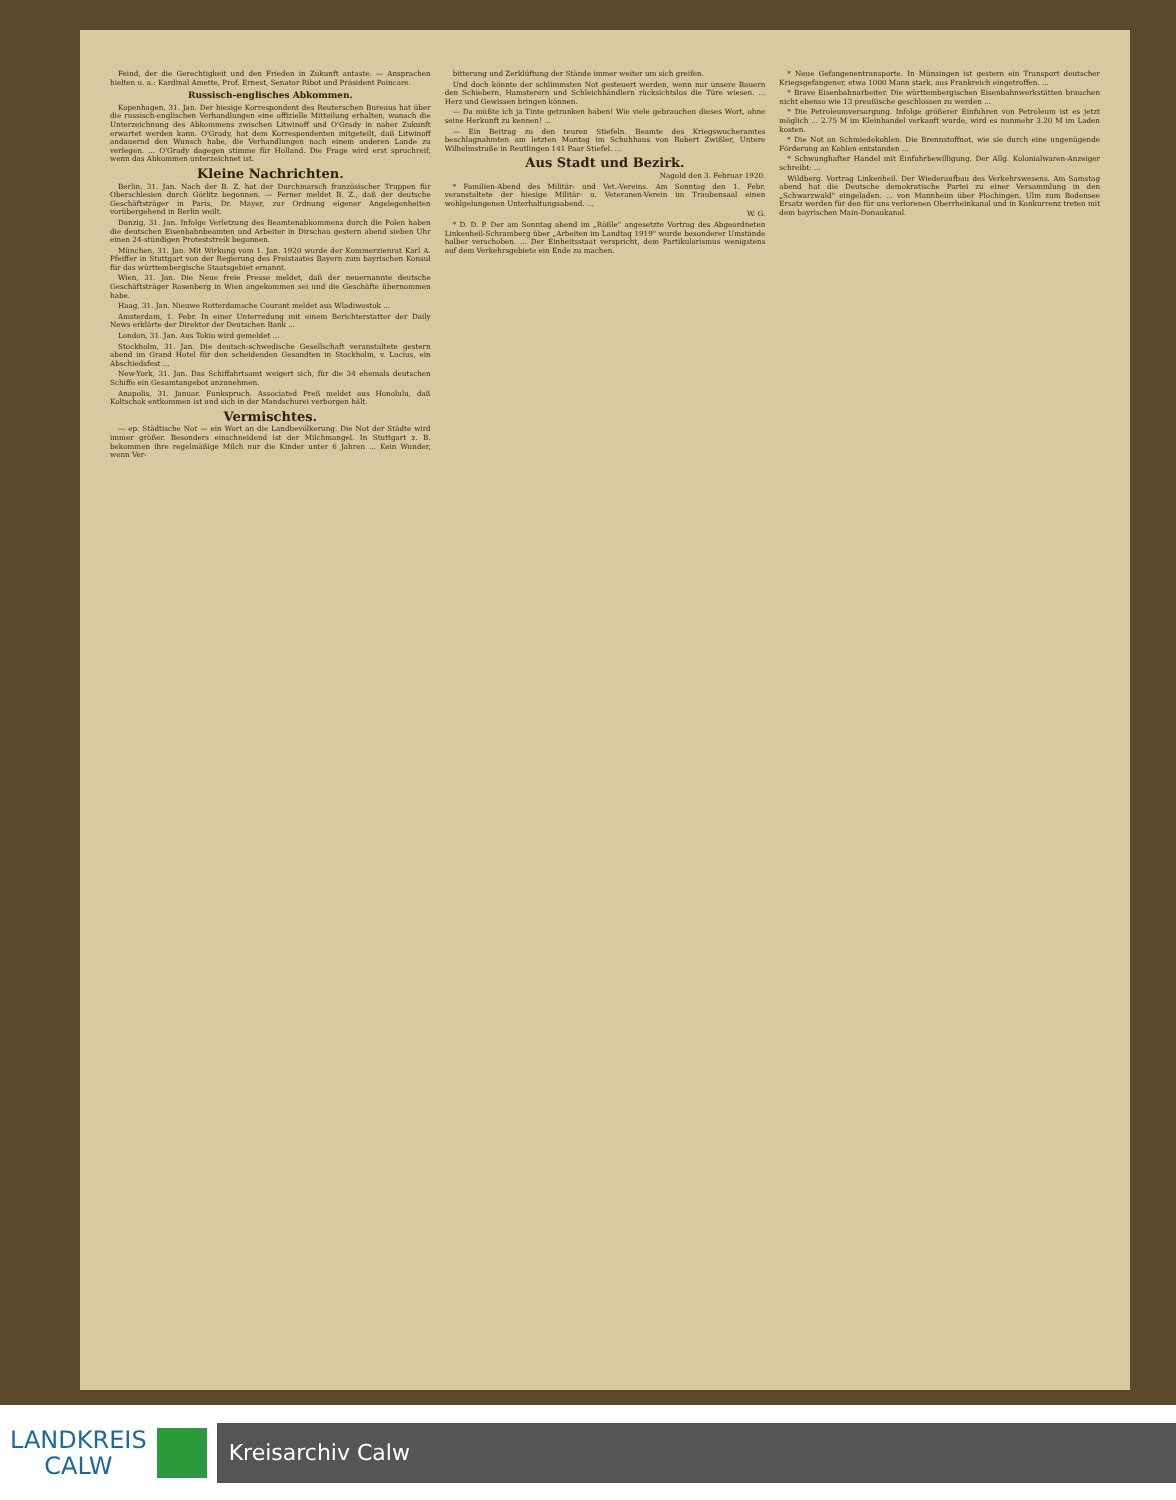Feind, der die Gerechtigkeit und den Frieden in Zukunft antaste. — Ansprachen hielten u. a.: Kardinal Amette, Prof. Ernest, Senator Ribot und Präsident Poincare.
Russisch-englisches Abkommen.
Kopenhagen, 31. Jan. Der hiesige Korrespondent des Reuterschen Bureaus hat über die russisch-englischen Verhandlungen eine offizielle Mitteilung erhalten, wonach die Unterzeichnung des Abkommens zwischen Litwinoff und O'Grady in naher Zukunft erwartet werden kann. O'Grady, hat dem Korrespondenten mitgeteilt, daß Litwinoff andauernd den Wunsch habe, die Verhandlungen nach einem anderen Lande zu verlegen. ... O'Grady dagegen stimme für Holland. Die Frage wird erst spruchreif, wenn das Abkommen unterzeichnet ist.
Kleine Nachrichten.
Berlin, 31. Jan. Nach der B. Z. hat der Durchmarsch französischer Truppen für Oberschlesien durch Görlitz begonnen. — Ferner meldet B. Z., daß der deutsche Geschäftsträger in Paris, Dr. Mayer, zur Ordnung eigener Angelegenheiten vorübergehend in Berlin weilt.
Danzig, 31. Jan. Infolge Verletzung des Beamtenabkommens durch die Polen haben die deutschen Eisenbahnbeamten und Arbeiter in Dirschau gestern abend sieben Uhr einen 24-stündigen Proteststreik begonnen.
München, 31. Jan. Mit Wirkung vom 1. Jan. 1920 wurde der Kommerzienrat Karl A. Pfeiffer in Stuttgart von der Regierung des Freistaates Bayern zum bayrischen Konsul für das württembergische Staatsgebiet ernannt.
Wien, 31. Jan. Die Neue freie Presse meldet, daß der neuernannte deutsche Geschäftsträger Rosenberg in Wien angekommen sei und die Geschäfte übernommen habe.
Haag, 31. Jan. Nieuwe Rotterdamsche Courant meldet aus Wladiwostok ...
Amsterdam, 1. Febr. In einer Unterredung mit einem Berichterstatter der Daily News erklärte der Direktor der Deutschen Bank ...
London, 31. Jan. Aus Tokio wird gemeldet ...
Stockholm, 31. Jan. Die deutsch-schwedische Gesellschaft veranstaltete gestern abend im Grand Hotel für den scheidenden Gesandten in Stockholm, v. Lucius, ein Abschiedsfest ...
New-York, 31. Jan. Das Schiffahrtsamt weigert sich, für die 34 ehemals deutschen Schiffe ein Gesamtangebot anzunehmen.
Anapolis, 31. Januar. Funkspruch. Associated Preß meldet aus Honolulu, daß Koltschak entkommen ist und sich in der Mandschurei verborgen hält.
Vermischtes.
— ep. Städtische Not — ein Wort an die Landbevölkerung. Die Not der Städte wird immer größer. Besonders einschneidend ist der Milchmangel. In Stuttgart z. B. bekommen ihre regelmäßige Milch nur die Kinder unter 6 Jahren ... Kein Wunder, wenn Ver-
bitterung und Zerklüftung der Stände immer weiter um sich greifen.
Und doch könnte der schlimmsten Not gesteuert werden, wenn nur unsere Bauern den Schiebern, Hamsterern und Schleichhändlern rücksichtslos die Türe wiesen. ... Herz und Gewissen bringen können.
— Da müßte ich ja Tinte getrunken haben! Wie viele gebrauchen dieses Wort, ohne seine Herkunft zu kennen! ...
— Ein Beitrag zu den teuren Stiefeln. Beamte des Kriegswucheramtes beschlagnahmten am letzten Montag im Schuhhaus von Robert Zwißler, Untere Wilhelmstraße in Reutlingen 141 Paar Stiefel. ...
Aus Stadt und Bezirk.
Nagold den 3. Februar 1920.
* Familien-Abend des Militär- und Vet.-Vereins. Am Sonntag den 1. Febr. veranstaltete der hiesige Militär- u. Veteranen-Verein im Traubensaal einen wohlgelungenen Unterhaltungsabend. ...
W. G.
* D. D. P. Der am Sonntag abend im „Rößle" angesetzte Vortrag des Abgeordneten Linkenheil-Schramberg über „Arbeiten im Landtag 1919" wurde besonderer Umstände halber verschoben. ... Der Einheitsstaat verspricht, dem Partikularismus wenigstens auf dem Verkehrsgebiete ein Ende zu machen.
* Neue Gefangenentransporte. In Münsingen ist gestern ein Transport deutscher Kriegsgefangener, etwa 1000 Mann stark, aus Frankreich eingetroffen. ...
* Brave Eisenbahnarbeiter. Die württembergischen Eisenbahnwerkstätten brauchen nicht ebenso wie 13 preußische geschlossen zu werden ...
* Die Petroleumversorgung. Infolge größerer Einfuhren von Petroleum ist es jetzt möglich ... 2.75 M im Kleinhandel verkauft wurde, wird es nunmehr 3.20 M im Laden kosten.
* Die Not an Schmiedekohlen. Die Brennstoffnot, wie sie durch eine ungenügende Förderung an Kohlen entstanden ...
* Schwunghafter Handel mit Einfuhrbewilligung. Der Allg. Kolonialwaren-Anzeiger schreibt: ...
Wildberg. Vortrag Linkenheil. Der Wiederaufbau des Verkehrswesens. Am Samstag abend hat die Deutsche demokratische Partei zu einer Versammlung in den „Schwarzwald" eingeladen. ... von Mannheim über Plochingen, Ulm zum Bodensee Ersatz werden für den für uns verlorenen Oberrheinkanal und in Konkurrenz treten mit dem bayrischen Main-Donaukanal.
LANDKREIS
CALW
Kreisarchiv Calw